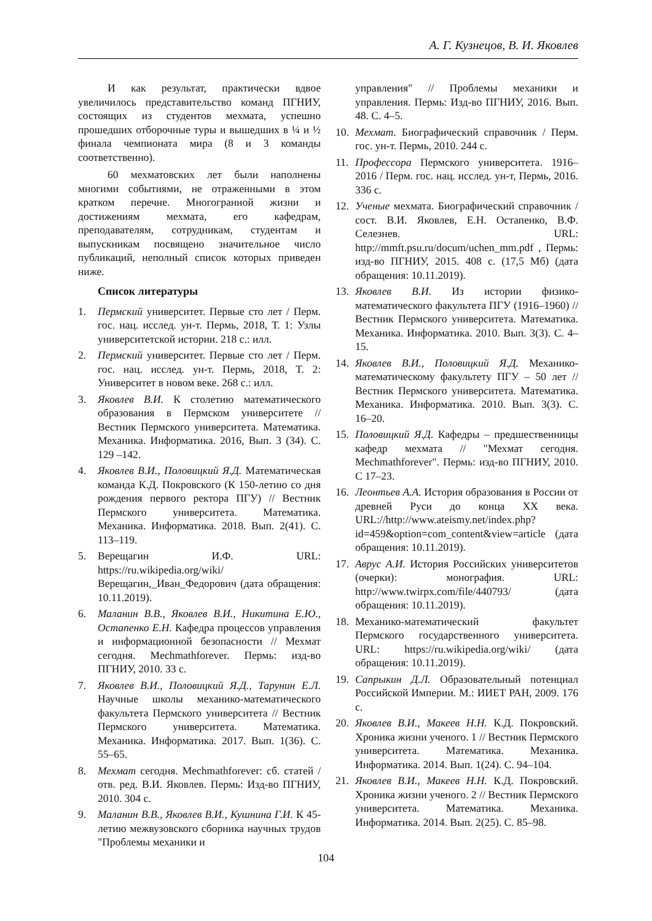А. Г. Кузнецов, В. И. Яковлев
И как результат, практически вдвое увеличилось представительство команд ПГНИУ, состоящих из студентов мехмата, успешно прошедших отборочные туры и вышедших в ¼ и ½ финала чемпионата мира (8 и 3 команды соответственно).
60 мехматовских лет были наполнены многими событиями, не отраженными в этом кратком перечне. Многогранной жизни и достижениям мехмата, его кафедрам, преподавателям, сотрудникам, студентам и выпускникам посвящено значительное число публикаций, неполный список которых приведен ниже.
Список литературы
1. Пермский университет. Первые сто лет / Перм. гос. нац. исслед. ун-т. Пермь, 2018, Т. 1: Узлы университетской истории. 218 с.: илл.
2. Пермский университет. Первые сто лет / Перм. гос. нац. исслед. ун-т. Пермь, 2018, Т. 2: Университет в новом веке. 268 с.: илл.
3. Яковлев В.И. К столетию математического образования в Пермском университете // Вестник Пермского университета. Математика. Механика. Информатика. 2016, Вып. 3 (34). С. 129 –142.
4. Яковлев В.И., Половицкий Я.Д. Математическая команда К.Д. Покровского (К 150-летию со дня рождения первого ректора ПГУ) // Вестник Пермского университета. Математика. Механика. Информатика. 2018. Вып. 2(41). С. 113–119.
5. Верещагин И.Ф. URL: https://ru.wikipedia.org/wiki/Верещагин,_Иван_Федорович (дата обращения: 10.11.2019).
6. Маланин В.В., Яковлев В.И., Никитина Е.Ю., Остапенко Е.Н. Кафедра процессов управления и информационной безопасности // Мехмат сегодня. Mechmathforever. Пермь: изд-во ПГНИУ, 2010. 33 с.
7. Яковлев В.И., Половицкий Я.Д., Тарунин Е.Л. Научные школы механико-математического факультета Пермского университета // Вестник Пермского университета. Математика. Механика. Информатика. 2017. Вып. 1(36). С. 55–65.
8. Мехмат сегодня. Mechmathforever: сб. статей / отв. ред. В.И. Яковлев. Пермь: Изд-во ПГНИУ, 2010. 304 с.
9. Маланин В.В., Яковлев В.И., Кушнина Г.И. К 45-летию межвузовского сборника научных трудов "Проблемы механики и
управления" // Проблемы механики и управления. Пермь: Изд-во ПГНИУ, 2016. Вып. 48. С. 4–5.
10. Мехмат. Биографический справочник / Перм. гос. ун-т. Пермь, 2010. 244 с.
11. Профессора Пермского университета. 1916–2016 / Перм. гос. нац. исслед. ун-т, Пермь, 2016. 336 с.
12. Ученые мехмата. Биографический справочник / сост. В.И. Яковлев, Е.Н. Остапенко, В.Ф. Селезнев. URL: http://mmft.psu.ru/docum/uchen_mm.pdf , Пермь: изд-во ПГНИУ, 2015. 408 с. (17,5 Мб) (дата обращения: 10.11.2019).
13. Яковлев В.И. Из истории физико-математического факультета ПГУ (1916–1960) // Вестник Пермского университета. Математика. Механика. Информатика. 2010. Вып. 3(3). С. 4–15.
14. Яковлев В.И., Половицкий Я.Д. Механико-математическому факультету ПГУ – 50 лет // Вестник Пермского университета. Математика. Механика. Информатика. 2010. Вып. 3(3). С. 16–20.
15. Половицкий Я.Д. Кафедры – предшественницы кафедр мехмата // "Мехмат сегодня. Mechmathforever". Пермь: изд-во ПГНИУ, 2010. С 17–23.
16. Леонтьев А.А. История образования в России от древней Руси до конца XX века. URL://http://www.ateismy.net/index.php?id=459&option=com_content&view=article (дата обращения: 10.11.2019).
17. Аврус А.И. История Российских университетов (очерки): монография. URL: http://www.twirpx.com/file/440793/ (дата обращения: 10.11.2019).
18. Механико-математический факультет Пермского государственного университета. URL: https://ru.wikipedia.org/wiki/ (дата обращения: 10.11.2019).
19. Сапрыкин Д.Л. Образовательный потенциал Российской Империи. М.: ИИЕТ РАН, 2009. 176 с.
20. Яковлев В.И., Макеев Н.Н. К.Д. Покровский. Хроника жизни ученого. 1 // Вестник Пермского университета. Математика. Механика. Информатика. 2014. Вып. 1(24). С. 94–104.
21. Яковлев В.И., Макеев Н.Н. К.Д. Покровский. Хроника жизни ученого. 2 // Вестник Пермского университета. Математика. Механика. Информатика. 2014. Вып. 2(25). С. 85–98.
104